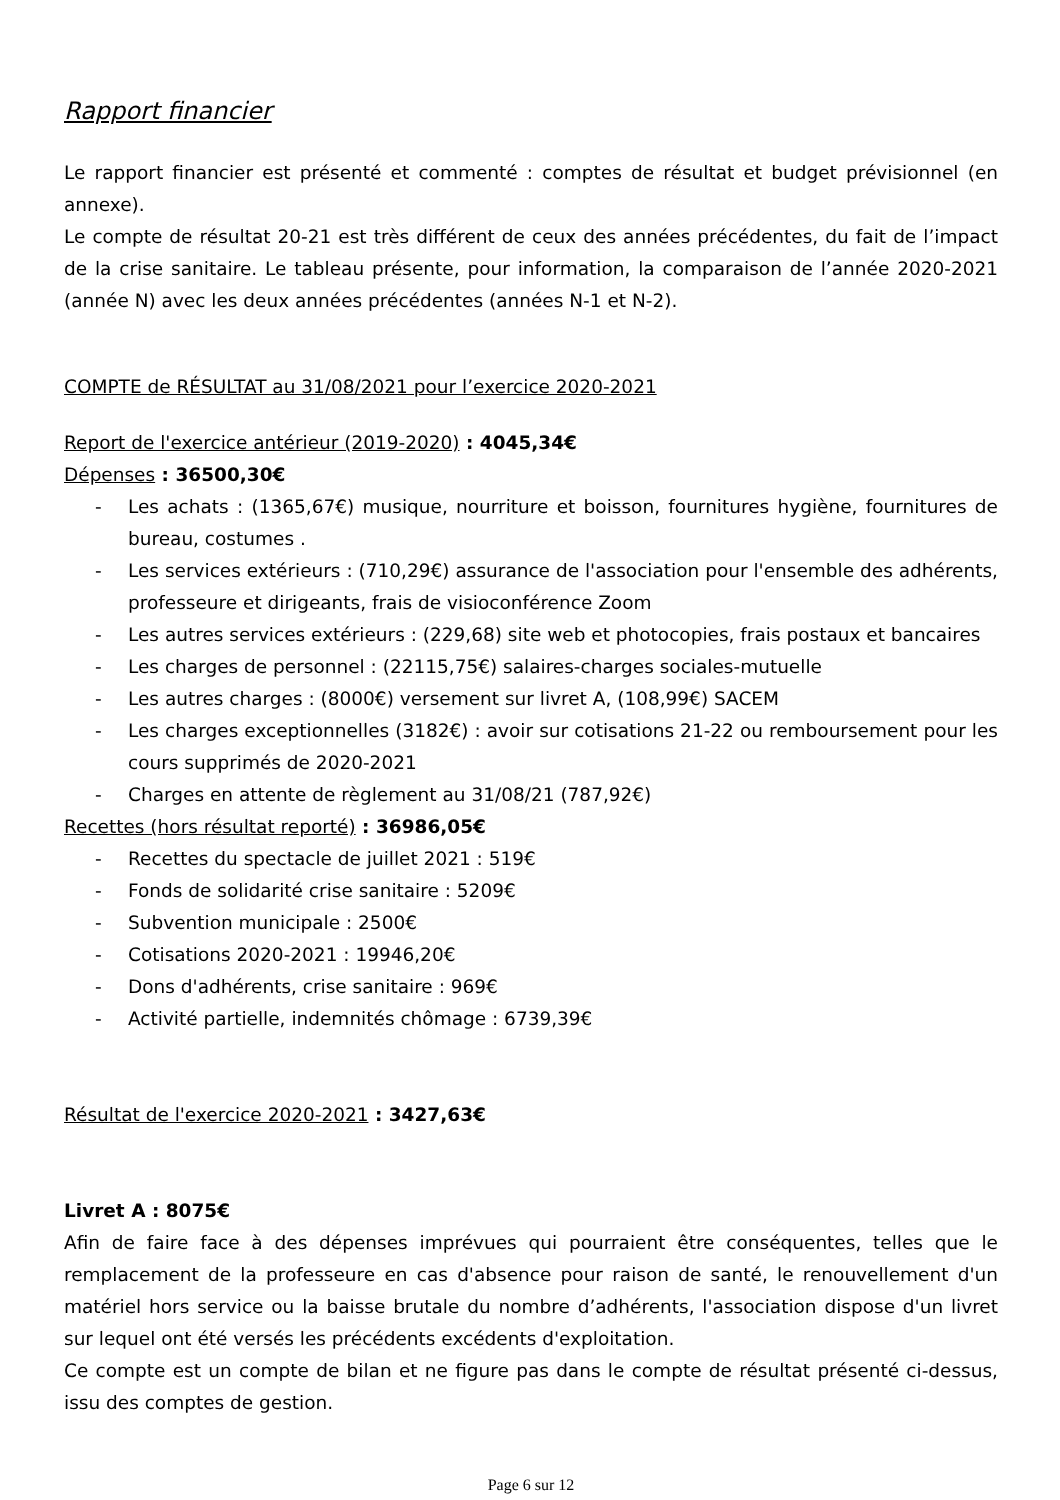Rapport financier
Le rapport financier est présenté et commenté : comptes de résultat et budget prévisionnel (en annexe).
Le compte de résultat 20-21 est très différent de ceux des années précédentes, du fait de l’impact de la crise sanitaire. Le tableau présente, pour information, la comparaison de l’année 2020-2021 (année N) avec les deux années précédentes (années N-1 et N-2).
COMPTE de RÉSULTAT au 31/08/2021 pour l’exercice 2020-2021
Report de l'exercice antérieur (2019-2020) : 4045,34€
Dépenses : 36500,30€
- Les achats : (1365,67€) musique, nourriture et boisson, fournitures hygiène, fournitures de bureau, costumes .
- Les services extérieurs : (710,29€) assurance de l'association pour l'ensemble des adhérents, professeure et dirigeants, frais de visioconférence Zoom
- Les autres services extérieurs : (229,68) site web et photocopies, frais postaux et bancaires
- Les charges de personnel : (22115,75€) salaires-charges sociales-mutuelle
- Les autres charges : (8000€) versement sur livret A, (108,99€) SACEM
- Les charges exceptionnelles (3182€) : avoir sur cotisations 21-22 ou remboursement pour les cours supprimés de 2020-2021
- Charges en attente de règlement au 31/08/21 (787,92€)
Recettes (hors résultat reporté) : 36986,05€
- Recettes du spectacle de juillet 2021 : 519€
- Fonds de solidarité crise sanitaire : 5209€
- Subvention municipale : 2500€
- Cotisations 2020-2021 : 19946,20€
- Dons d'adhérents, crise sanitaire : 969€
- Activité partielle, indemnités chômage : 6739,39€
Résultat de l'exercice 2020-2021 : 3427,63€
Livret A : 8075€
Afin de faire face à des dépenses imprévues qui pourraient être conséquentes, telles que le remplacement de la professeure en cas d'absence pour raison de santé, le renouvellement d'un matériel hors service ou la baisse brutale du nombre d’adhérents, l'association dispose d'un livret sur lequel ont été versés les précédents excédents d'exploitation.
Ce compte est un compte de bilan et ne figure pas dans le compte de résultat présenté ci-dessus, issu des comptes de gestion.
Page 6 sur 12